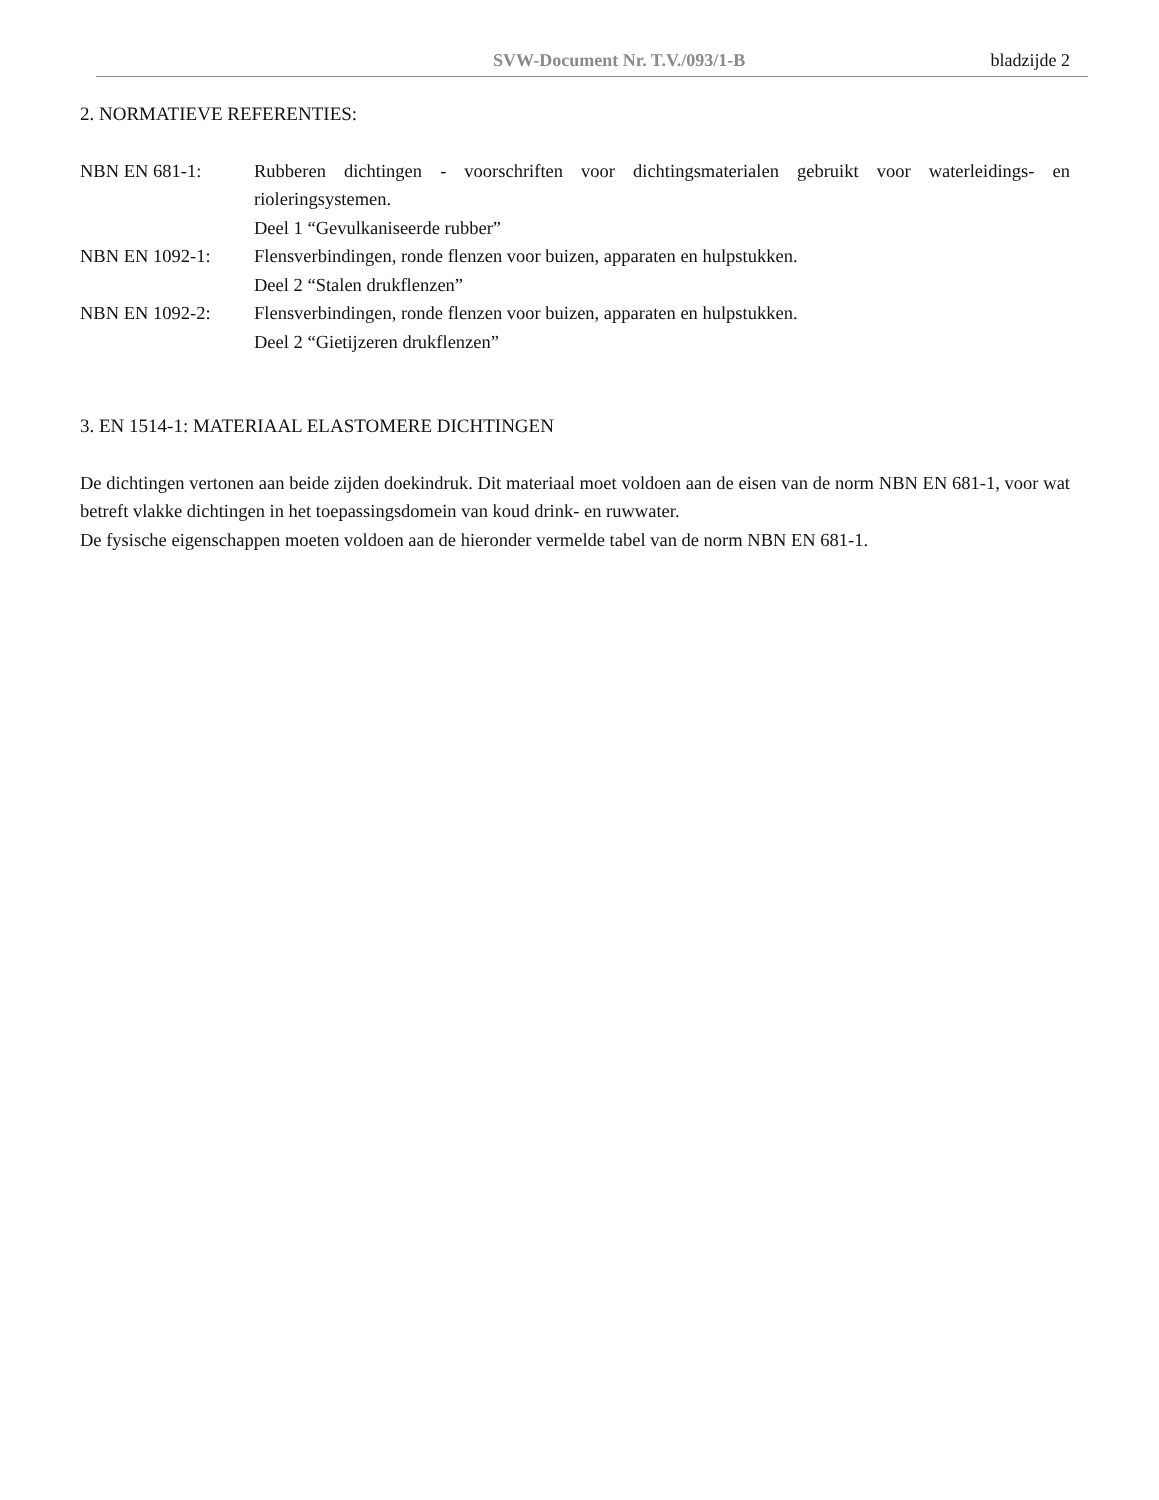SVW-Document Nr. T.V./093/1-B bladzijde 2
2. NORMATIEVE REFERENTIES:
NBN EN 681-1: Rubberen dichtingen - voorschriften voor dichtingsmaterialen gebruikt voor waterleidings- en rioleringsystemen.
Deel 1 “Gevulkaniseerde rubber”
NBN EN 1092-1: Flensverbindingen, ronde flenzen voor buizen, apparaten en hulpstukken.
Deel 2 “Stalen drukflenzen”
NBN EN 1092-2: Flensverbindingen, ronde flenzen voor buizen, apparaten en hulpstukken.
Deel 2 “Gietijzeren drukflenzen”
3. EN 1514-1: MATERIAAL ELASTOMERE DICHTINGEN
De dichtingen vertonen aan beide zijden doekindruk. Dit materiaal moet voldoen aan de eisen van de norm NBN EN 681-1, voor wat betreft vlakke dichtingen in het toepassingsdomein van koud drink- en ruwwater.
De fysische eigenschappen moeten voldoen aan de hieronder vermelde tabel van de norm NBN EN 681-1.